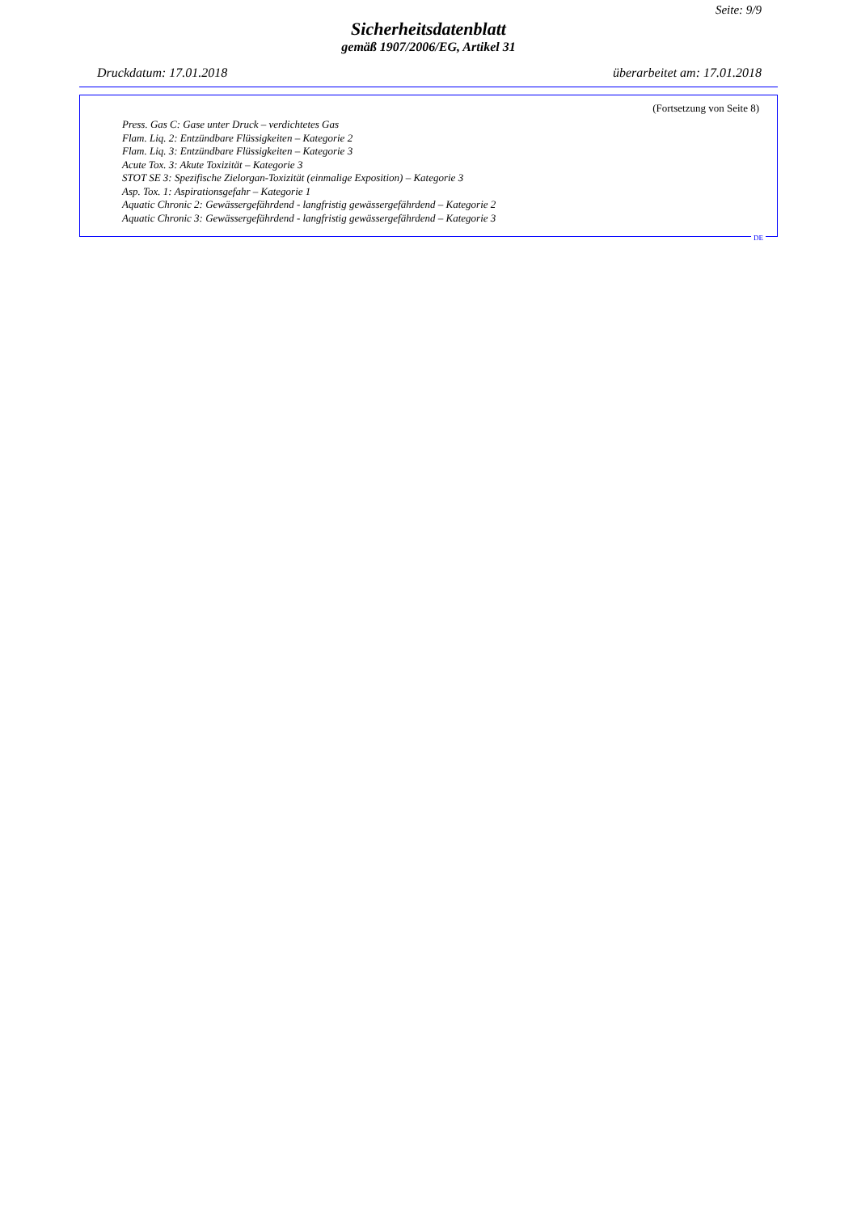Seite: 9/9
Sicherheitsdatenblatt
gemäß 1907/2006/EG, Artikel 31
Druckdatum: 17.01.2018 überarbeitet am: 17.01.2018
(Fortsetzung von Seite 8)
Press. Gas C: Gase unter Druck – verdichtetes Gas
Flam. Liq. 2: Entzündbare Flüssigkeiten – Kategorie 2
Flam. Liq. 3: Entzündbare Flüssigkeiten – Kategorie 3
Acute Tox. 3: Akute Toxizität – Kategorie 3
STOT SE 3: Spezifische Zielorgan-Toxizität (einmalige Exposition) – Kategorie 3
Asp. Tox. 1: Aspirationsgefahr – Kategorie 1
Aquatic Chronic 2: Gewässergefährdend - langfristig gewässergefährdend – Kategorie 2
Aquatic Chronic 3: Gewässergefährdend - langfristig gewässergefährdend – Kategorie 3
DE